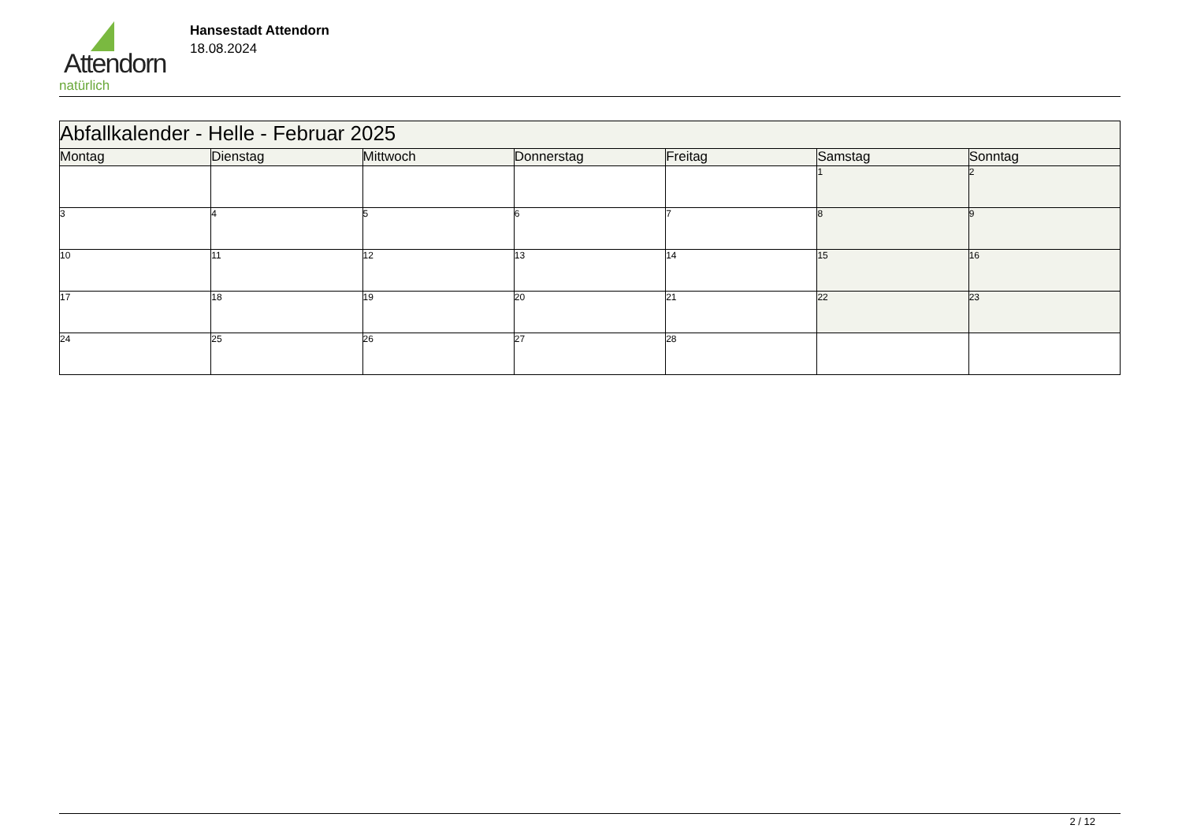Attendorn
natürlich
Hansestadt Attendorn
18.08.2024
| Abfallkalender - Helle - Februar 2025 | | | | | | |
| Montag | Dienstag | Mittwoch | Donnerstag | Freitag | Samstag | Sonntag |
| | | | | | 1 | 2 |
| 3 | 4 | 5 | 6 | 7 | 8 | 9 |
| 10 | 11 | 12 | 13 | 14 | 15 | 16 |
| 17 | 18 | 19 | 20 | 21 | 22 | 23 |
| 24 | 25 | 26 | 27 | 28 | | |
2 / 12